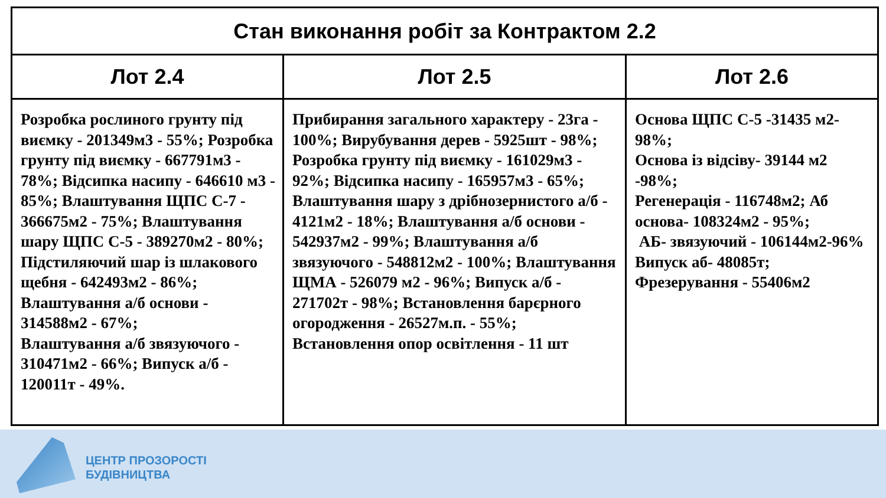ЦЕНТР ПРОЗОРОСТІ
БУДІВНИЦТВА
| Стан виконання робіт за Контрактом 2.2 | | |
| --- | --- | --- |
| Лот 2.4 | Лот 2.5 | Лот 2.6 |
| Розробка рослиного грунту під виємку - 201349м3 - 55%; Розробка грунту під виємку - 667791м3 - 78%; Відсипка насипу - 646610 м3 - 85%; Влаштування ЩПС С-7 - 366675м2 - 75%; Влаштування шару ЩПС С-5 - 389270м2 - 80%; Підстиляючий шар із шлакового щебня - 642493м2 - 86%; Влаштування а/б основи - 314588м2 - 67%; Влаштування а/б звязуючого - 310471м2 - 66%; Випуск а/б - 120011т - 49%. | Прибирання загального характеру - 23га - 100%; Вирубування дерев - 5925шт - 98%; Розробка грунту під виємку - 161029м3 - 92%; Відсипка насипу - 165957м3 - 65%; Влаштування шару з дрібнозернистого а/б - 4121м2 - 18%; Влаштування а/б основи - 542937м2 - 99%; Влаштування а/б звязуючого - 548812м2 - 100%; Влаштування ЩМА - 526079 м2 - 96%; Випуск а/б - 271702т - 98%; Встановлення барєрного огородження - 26527м.п. - 55%; Встановлення опор освітлення - 11 шт | Основа ЩПС С-5 -31435 м2-98%; Основа із відсіву- 39144 м2 -98%; Регенерація - 116748м2; Аб основа- 108324м2 - 95%; АБ- звязуючий - 106144м2-96% Випуск аб- 48085т; Фрезерування - 55406м2 |